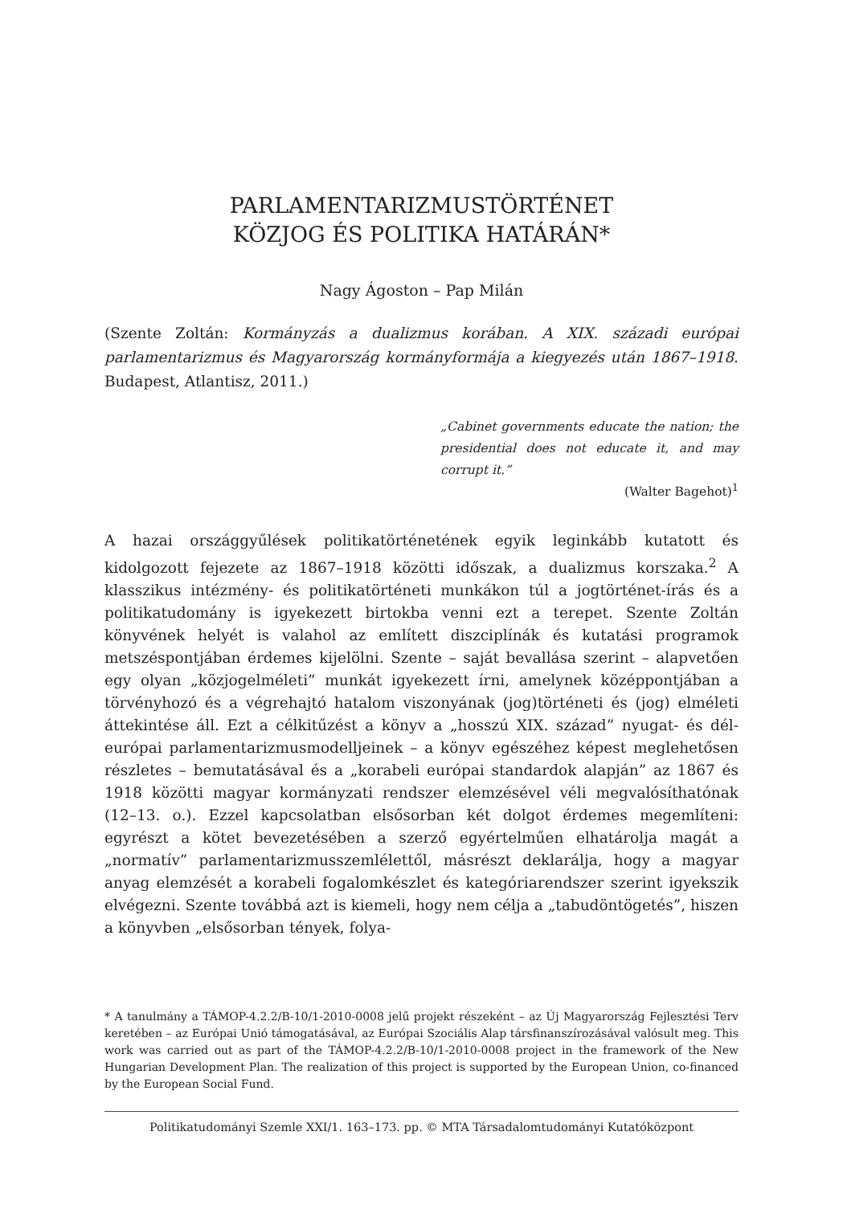PARLAMENTARIZMUSTÖRTÉNET
KÖZJOG ÉS POLITIKA HATÁRÁN*
Nagy Ágoston – Pap Milán
(Szente Zoltán: Kormányzás a dualizmus korában. A XIX. századi európai parlamentarizmus és Magyarország kormányformája a kiegyezés után 1867–1918. Budapest, Atlantisz, 2011.)
„Cabinet governments educate the nation; the presidential does not educate it, and may corrupt it.”
(Walter Bagehot)<sup>1</sup>
A hazai országgyűlések politikatörténetének egyik leginkább kutatott és kidolgozott fejezete az 1867–1918 közötti időszak, a dualizmus korszaka.<sup>2</sup> A klasszikus intézmény- és politikatörténeti munkákon túl a jogtörténet-írás és a politikatudomány is igyekezett birtokba venni ezt a terepet. Szente Zoltán könyvének helyét is valahol az említett diszciplínák és kutatási programok metszéspontjában érdemes kijelölni. Szente – saját bevallása szerint – alapvetően egy olyan „közjogelméleti” munkát igyekezett írni, amelynek középpontjában a törvényhozó és a végrehajtó hatalom viszonyának (jog)történeti és (jog) elméleti áttekintése áll. Ezt a célkitűzést a könyv a „hosszú XIX. század” nyugat- és dél-európai parlamentarizmusmodelljeinek – a könyv egészéhez képest meglehetősen részletes – bemutatásával és a „korabeli európai standardok alapján” az 1867 és 1918 közötti magyar kormányzati rendszer elemzésével véli megvalósíthatónak (12–13. o.). Ezzel kapcsolatban elsősorban két dolgot érdemes megemlíteni: egyrészt a kötet bevezetésében a szerző egyértelműen elhatárolja magát a „normatív” parlamentarizmusszemlélettől, másrészt deklarálja, hogy a magyar anyag elemzését a korabeli fogalomkészlet és kategóriarendszer szerint igyekszik elvégezni. Szente továbbá azt is kiemeli, hogy nem célja a „tabudöntögetés”, hiszen a könyvben „elsősorban tények, folya-
* A tanulmány a TÁMOP-4.2.2/B-10/1-2010-0008 jelű projekt részeként – az Új Magyarország Fejlesztési Terv keretében – az Európai Unió támogatásával, az Európai Szociális Alap társfinanszírozásával valósult meg. This work was carried out as part of the TÁMOP-4.2.2/B-10/1-2010-0008 project in the framework of the New Hungarian Development Plan. The realization of this project is supported by the European Union, co-financed by the European Social Fund.
Politikatudományi Szemle XXI/1. 163–173. pp. © MTA Társadalomtudományi Kutatóközpont